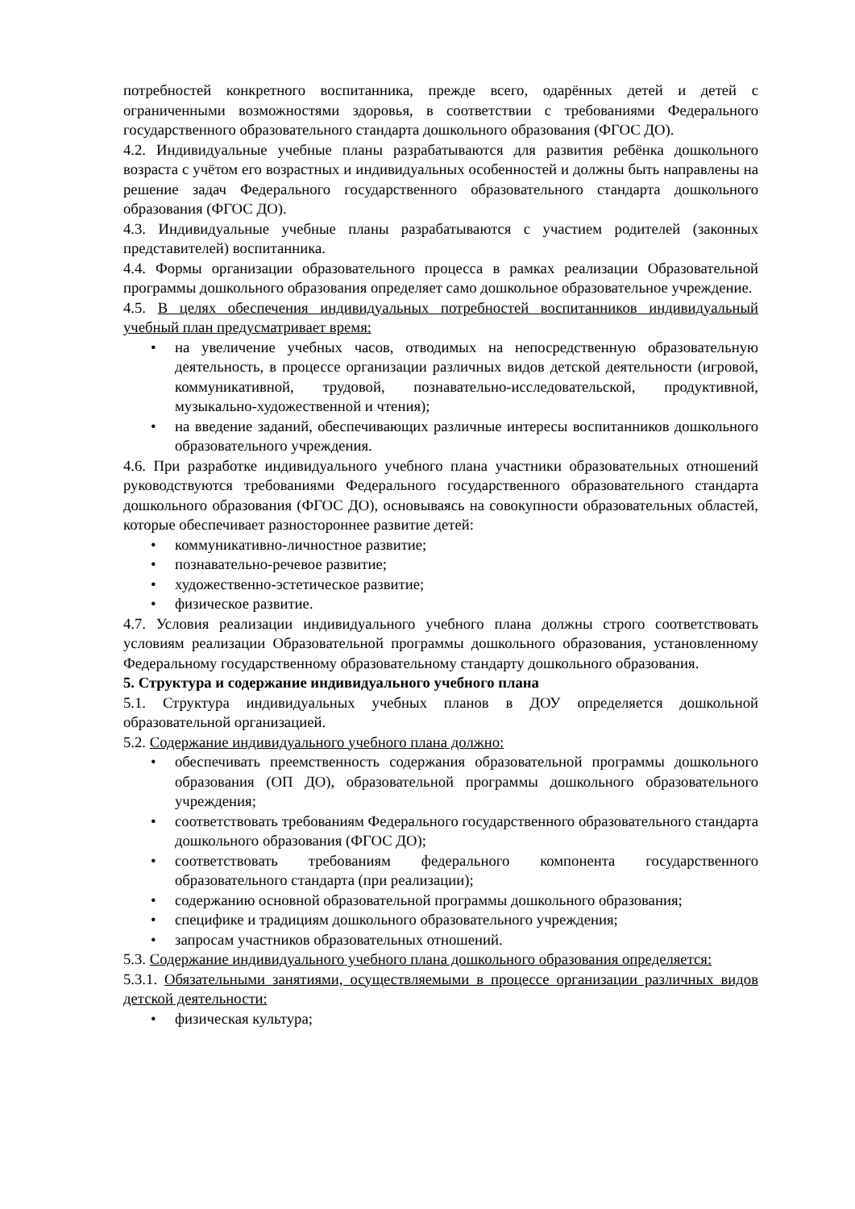потребностей конкретного воспитанника, прежде всего, одарённых детей и детей с ограниченными возможностями здоровья, в соответствии с требованиями Федерального государственного образовательного стандарта дошкольного образования (ФГОС ДО).
4.2. Индивидуальные учебные планы разрабатываются для развития ребёнка дошкольного возраста с учётом его возрастных и индивидуальных особенностей и должны быть направлены на решение задач Федерального государственного образовательного стандарта дошкольного образования (ФГОС ДО).
4.3. Индивидуальные учебные планы разрабатываются с участием родителей (законных представителей) воспитанника.
4.4. Формы организации образовательного процесса в рамках реализации Образовательной программы дошкольного образования определяет само дошкольное образовательное учреждение.
4.5. В целях обеспечения индивидуальных потребностей воспитанников индивидуальный учебный план предусматривает время:
• на увеличение учебных часов, отводимых на непосредственную образовательную деятельность, в процессе организации различных видов детской деятельности (игровой, коммуникативной, трудовой, познавательно-исследовательской, продуктивной, музыкально-художественной и чтения);
• на введение заданий, обеспечивающих различные интересы воспитанников дошкольного образовательного учреждения.
4.6. При разработке индивидуального учебного плана участники образовательных отношений руководствуются требованиями Федерального государственного образовательного стандарта дошкольного образования (ФГОС ДО), основываясь на совокупности образовательных областей, которые обеспечивает разностороннее развитие детей:
• коммуникативно-личностное развитие;
• познавательно-речевое развитие;
• художественно-эстетическое развитие;
• физическое развитие.
4.7. Условия реализации индивидуального учебного плана должны строго соответствовать условиям реализации Образовательной программы дошкольного образования, установленному Федеральному государственному образовательному стандарту дошкольного образования.
5. Структура и содержание индивидуального учебного плана
5.1. Структура индивидуальных учебных планов в ДОУ определяется дошкольной образовательной организацией.
5.2. Содержание индивидуального учебного плана должно:
• обеспечивать преемственность содержания образовательной программы дошкольного образования (ОП ДО), образовательной программы дошкольного образовательного учреждения;
• соответствовать требованиям Федерального государственного образовательного стандарта дошкольного образования (ФГОС ДО);
• соответствовать требованиям федерального компонента государственного образовательного стандарта (при реализации);
• содержанию основной образовательной программы дошкольного образования;
• специфике и традициям дошкольного образовательного учреждения;
• запросам участников образовательных отношений.
5.3. Содержание индивидуального учебного плана дошкольного образования определяется:
5.3.1. Обязательными занятиями, осуществляемыми в процессе организации различных видов детской деятельности:
• физическая культура;